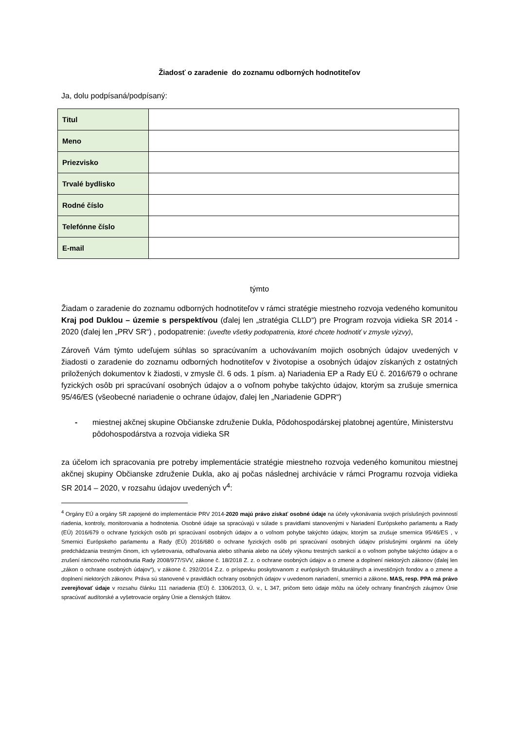Žiadosť o zaradenie do zoznamu odborných hodnotiteľov
Ja, dolu podpísaná/podpísaný:
| Titul | |
| Meno | |
| Priezvisko | |
| Trvalé bydlisko | |
| Rodné číslo | |
| Telefónne číslo | |
| E-mail | |
týmto
Žiadam o zaradenie do zoznamu odborných hodnotiteľov v rámci stratégie miestneho rozvoja vedeného komunitou Kraj pod Duklou – územie s perspektívou (ďalej len „stratégia CLLD“) pre Program rozvoja vidieka SR 2014 - 2020 (ďalej len „PRV SR“) , podopatrenie: (uveďte všetky podopatrenia, ktoré chcete hodnotiť v zmysle výzvy),
Zároveň Vám týmto udeľujem súhlas so spracúvaním a uchovávaním mojich osobných údajov uvedených v žiadosti o zaradenie do zoznamu odborných hodnotiteľov v životopise a osobných údajov získaných z ostatných priložených dokumentov k žiadosti, v zmysle čl. 6 ods. 1 písm. a) Nariadenia EP a Rady EÚ č. 2016/679 o ochrane fyzických osôb pri spracúvaní osobných údajov a o voľnom pohybe takýchto údajov, ktorým sa zrušuje smernica 95/46/ES (všeobecné nariadenie o ochrane údajov, ďalej len „Nariadenie GDPR“)
- miestnej akčnej skupine Občianske združenie Dukla, Pôdohospodárskej platobnej agentúre, Ministerstvu pôdohospodárstva a rozvoja vidieka SR
za účelom ich spracovania pre potreby implementácie stratégie miestneho rozvoja vedeného komunitou miestnej akčnej skupiny Občianske združenie Dukla, ako aj počas následnej archivácie v rámci Programu rozvoja vidieka SR 2014 – 2020, v rozsahu údajov uvedených v<sup>4</sup>:
<sup>4</sup> Orgány EÚ a orgány SR zapojené do implementácie PRV 2014-2020 majú právo získať osobné údaje na účely vykonávania svojich príslušných povinností riadenia, kontroly, monitorovania a hodnotenia. Osobné údaje sa spracúvajú v súlade s pravidlami stanovenými v Nariadení Európskeho parlamentu a Rady (EÚ) 2016/679 o ochrane fyzických osôb pri spracúvaní osobných údajov a o voľnom pohybe takýchto údajov, ktorým sa zrušuje smernica 95/46/ES , v Smernici Európskeho parlamentu a Rady (EÚ) 2016/680 o ochrane fyzických osôb pri spracúvaní osobných údajov príslušnými orgánmi na účely predchádzania trestným činom, ich vyšetrovania, odhaľovania alebo stíhania alebo na účely výkonu trestných sankcií a o voľnom pohybe takýchto údajov a o zrušení rámcového rozhodnutia Rady 2008/977/SVV, zákone č. 18/2018 Z. z. o ochrane osobných údajov a o zmene a doplnení niektorých zákonov (ďalej len „zákon o ochrane osobných údajov“), v zákone č. 292/2014 Z.z. o príspevku poskytovanom z európskych štrukturálnych a investičných fondov a o zmene a doplnení niektorých zákonov. Práva sú stanovené v pravidlách ochrany osobných údajov v uvedenom nariadení, smernici a zákone. MAS, resp. PPA má právo zverejňovať údaje v rozsahu článku 111 nariadenia (EÚ) č. 1306/2013, Ú. v., L 347, pričom tieto údaje môžu na účely ochrany finančných záujmov Únie spracúvať audítorské a vyšetrovacie orgány Únie a členských štátov.